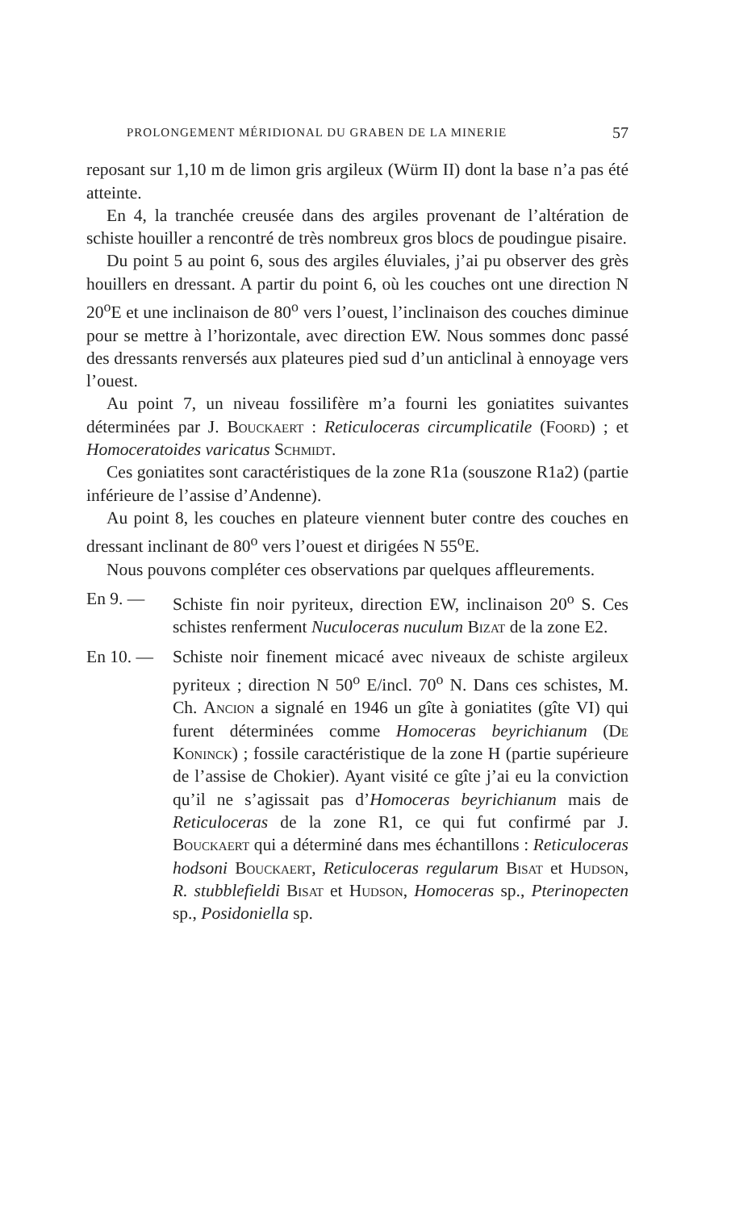PROLONGEMENT MÉRIDIONAL DU GRABEN DE LA MINERIE 57
reposant sur 1,10 m de limon gris argileux (Würm II) dont la base n’a pas été atteinte.
En 4, la tranchée creusée dans des argiles provenant de l’altération de schiste houiller a rencontré de très nombreux gros blocs de poudingue pisaire.
Du point 5 au point 6, sous des argiles éluviales, j’ai pu observer des grès houillers en dressant. A partir du point 6, où les couches ont une direction N 20<sup>o</sup>E et une inclinaison de 80<sup>o</sup> vers l’ouest, l’inclinaison des couches diminue pour se mettre à l’horizontale, avec direction EW. Nous sommes donc passé des dressants renversés aux plateures pied sud d’un anticlinal à ennoyage vers l’ouest.
Au point 7, un niveau fossilifère m’a fourni les goniatites suivantes déterminées par J. Bouckaert : Reticuloceras circumplicatile (Foord) ; et Homoceratoides varicatus Schmidt.
Ces goniatites sont caractéristiques de la zone R1a (souszone R1a2) (partie inférieure de l’assise d’Andenne).
Au point 8, les couches en plateure viennent buter contre des couches en dressant inclinant de 80<sup>o</sup> vers l’ouest et dirigées N 55<sup>o</sup>E.
Nous pouvons compléter ces observations par quelques affleurements.
En 9. — Schiste fin noir pyriteux, direction EW, inclinaison 20<sup>o</sup> S. Ces schistes renferment Nuculoceras nuculum Bizat de la zone E2.
En 10. — Schiste noir finement micacé avec niveaux de schiste argileux pyriteux ; direction N 50<sup>o</sup> E/incl. 70<sup>o</sup> N. Dans ces schistes, M. Ch. Ancion a signalé en 1946 un gîte à goniatites (gîte VI) qui furent déterminées comme Homoceras beyrichianum (De Koninck) ; fossile caractéristique de la zone H (partie supérieure de l’assise de Chokier). Ayant visité ce gîte j’ai eu la conviction qu’il ne s’agissait pas d’Homoceras beyrichianum mais de Reticuloceras de la zone R1, ce qui fut confirmé par J. Bouckaert qui a déterminé dans mes échantillons : Reticuloceras hodsoni Bouckaert, Reticuloceras regularum Bisat et Hudson, R. stubblefieldi Bisat et Hudson, Homoceras sp., Pterinopecten sp., Posidoniella sp.